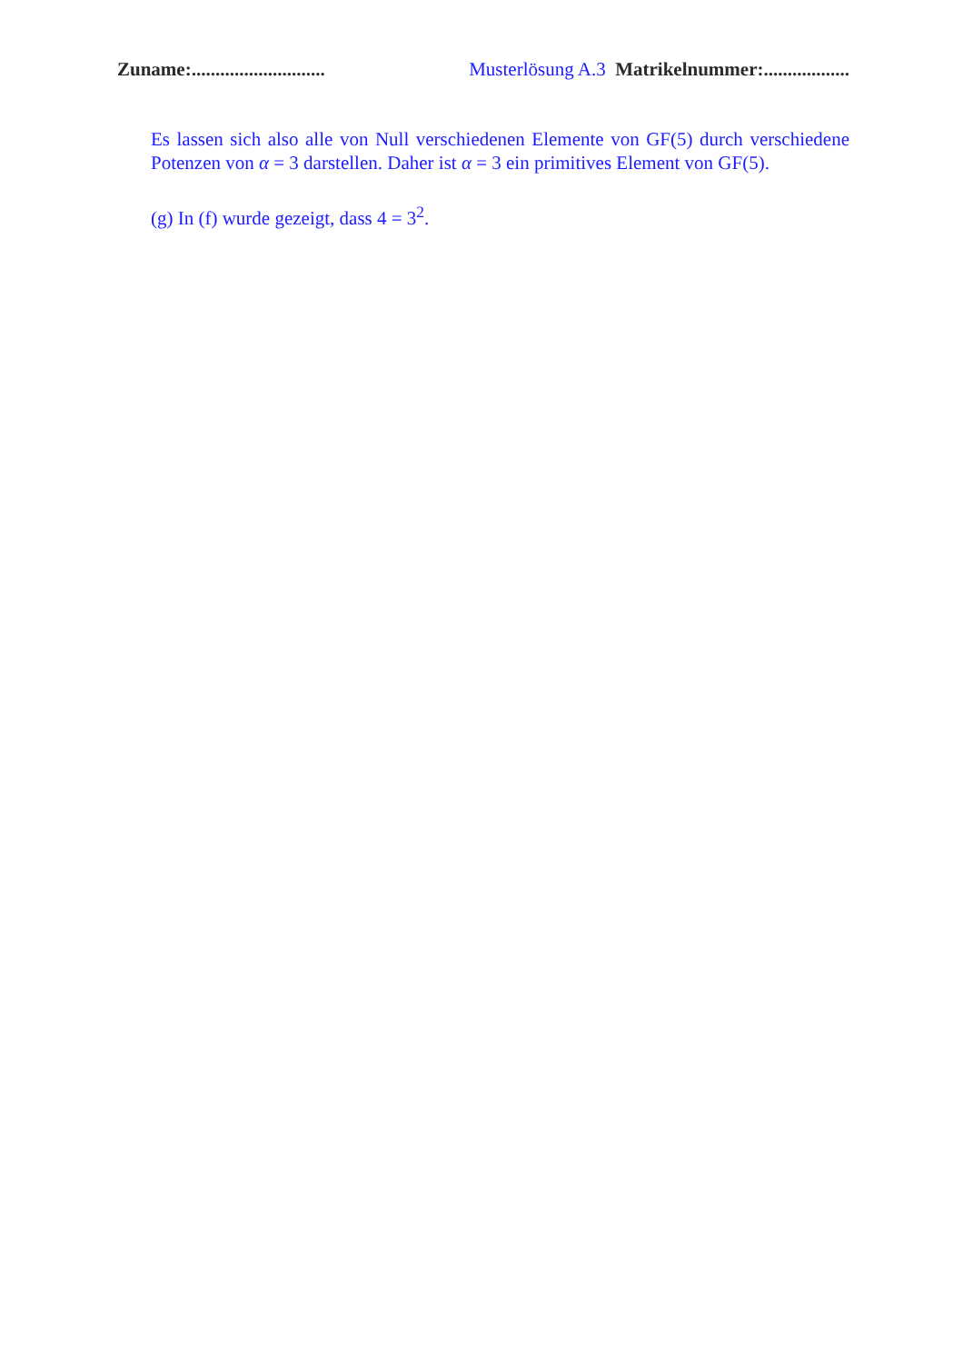Zuname:............................ Musterlösung A.3 Matrikelnummer:..................
Es lassen sich also alle von Null verschiedenen Elemente von GF(5) durch verschiedene Potenzen von α = 3 darstellen. Daher ist α = 3 ein primitives Element von GF(5).
(g) In (f) wurde gezeigt, dass 4 = 3<sup>2</sup>.